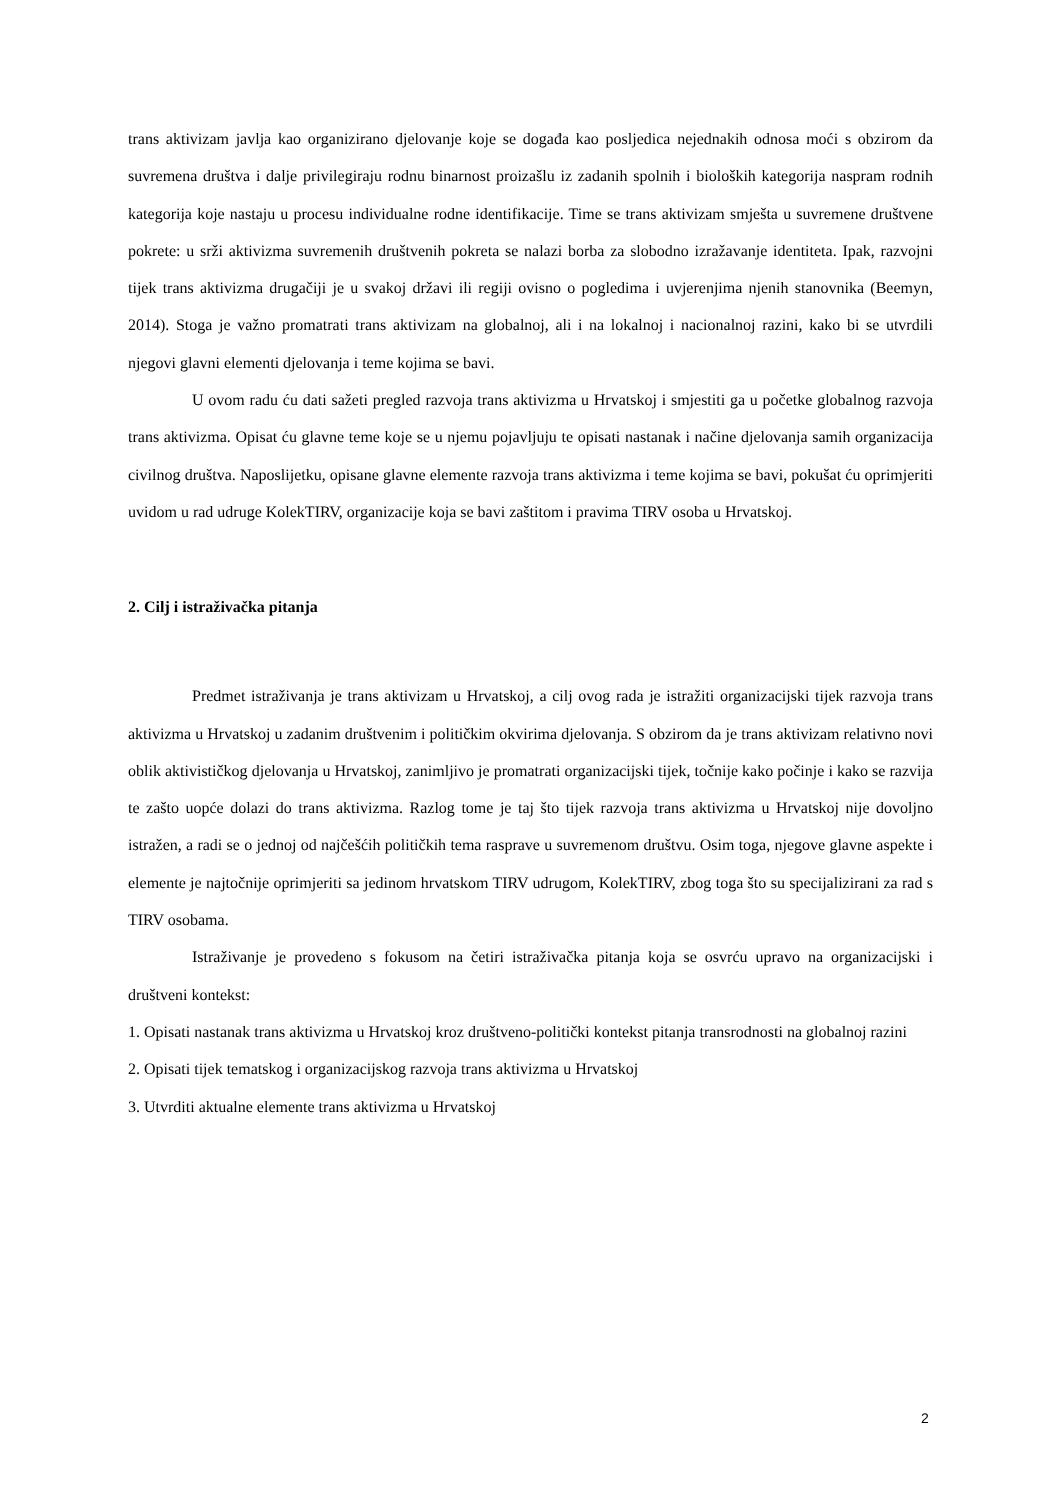trans aktivizam javlja kao organizirano djelovanje koje se događa kao posljedica nejednakih odnosa moći s obzirom da suvremena društva i dalje privilegiraju rodnu binarnost proizašlu iz zadanih spolnih i bioloških kategorija naspram rodnih kategorija koje nastaju u procesu individualne rodne identifikacije. Time se trans aktivizam smješta u suvremene društvene pokrete: u srži aktivizma suvremenih društvenih pokreta se nalazi borba za slobodno izražavanje identiteta. Ipak, razvojni tijek trans aktivizma drugačiji je u svakoj državi ili regiji ovisno o pogledima i uvjerenjima njenih stanovnika (Beemyn, 2014). Stoga je važno promatrati trans aktivizam na globalnoj, ali i na lokalnoj i nacionalnoj razini, kako bi se utvrdili njegovi glavni elementi djelovanja i teme kojima se bavi.
U ovom radu ću dati sažeti pregled razvoja trans aktivizma u Hrvatskoj i smjestiti ga u početke globalnog razvoja trans aktivizma. Opisat ću glavne teme koje se u njemu pojavljuju te opisati nastanak i načine djelovanja samih organizacija civilnog društva. Naposlijetku, opisane glavne elemente razvoja trans aktivizma i teme kojima se bavi, pokušat ću oprimjeriti uvidom u rad udruge KolekTIRV, organizacije koja se bavi zaštitom i pravima TIRV osoba u Hrvatskoj.
2. Cilj i istraživačka pitanja
Predmet istraživanja je trans aktivizam u Hrvatskoj, a cilj ovog rada je istražiti organizacijski tijek razvoja trans aktivizma u Hrvatskoj u zadanim društvenim i političkim okvirima djelovanja. S obzirom da je trans aktivizam relativno novi oblik aktivističkog djelovanja u Hrvatskoj, zanimljivo je promatrati organizacijski tijek, točnije kako počinje i kako se razvija te zašto uopće dolazi do trans aktivizma. Razlog tome je taj što tijek razvoja trans aktivizma u Hrvatskoj nije dovoljno istražen, a radi se o jednoj od najčešćih političkih tema rasprave u suvremenom društvu. Osim toga, njegove glavne aspekte i elemente je najtočnije oprimjeriti sa jedinom hrvatskom TIRV udrugom, KolekTIRV, zbog toga što su specijalizirani za rad s TIRV osobama.
Istraživanje je provedeno s fokusom na četiri istraživačka pitanja koja se osvrću upravo na organizacijski i društveni kontekst:
1. Opisati nastanak trans aktivizma u Hrvatskoj kroz društveno-politički kontekst pitanja transrodnosti na globalnoj razini
2. Opisati tijek tematskog i organizacijskog razvoja trans aktivizma u Hrvatskoj
3. Utvrditi aktualne elemente trans aktivizma u Hrvatskoj
2